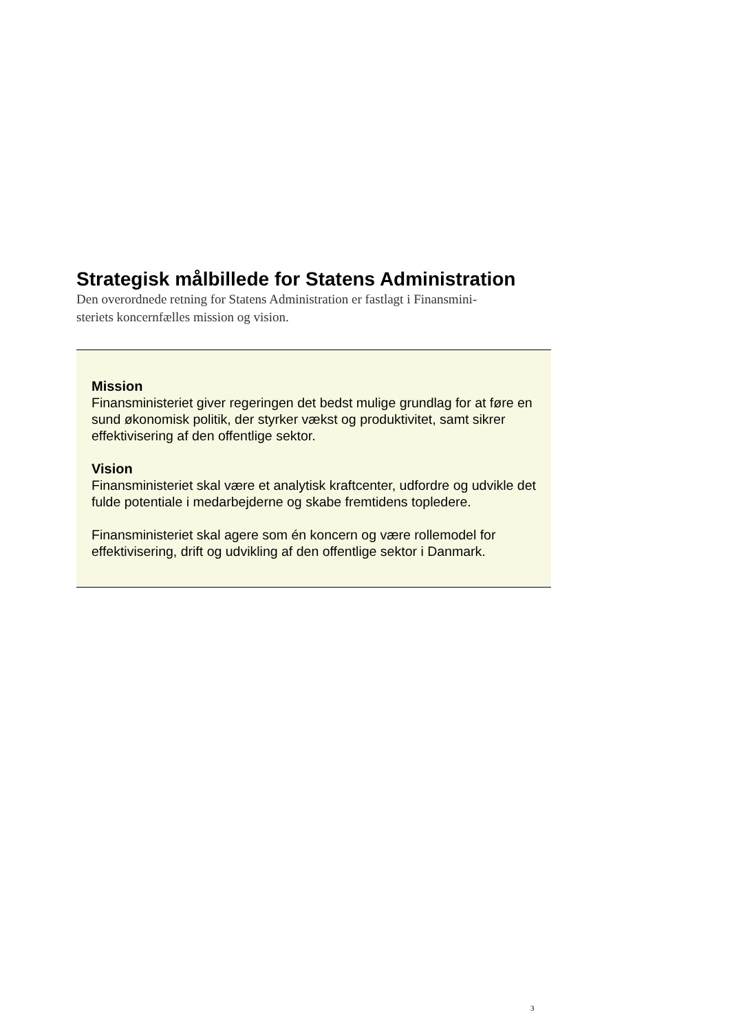Strategisk målbillede for Statens Administration
Den overordnede retning for Statens Administration er fastlagt i Finansmini-
steriets koncernfælles mission og vision.
Mission
Finansministeriet giver regeringen det bedst mulige grundlag for at føre en sund økonomisk politik, der styrker vækst og produktivitet, samt sikrer effektivisering af den offentlige sektor.
Vision
Finansministeriet skal være et analytisk kraftcenter, udfordre og udvikle det fulde potentiale i medarbejderne og skabe fremtidens topledere.
Finansministeriet skal agere som én koncern og være rollemodel for effektivisering, drift og udvikling af den offentlige sektor i Danmark.
3